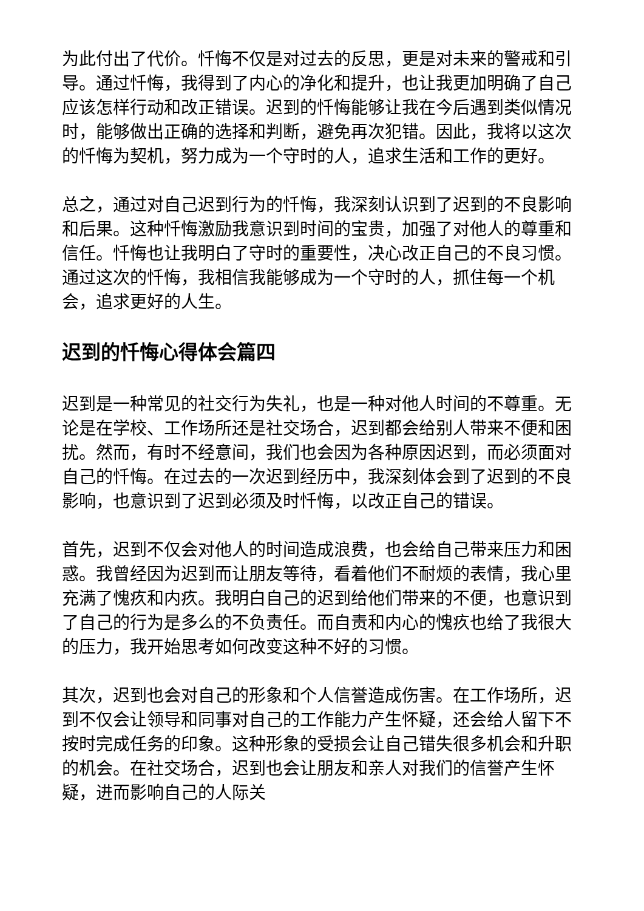为此付出了代价。忏悔不仅是对过去的反思，更是对未来的警戒和引导。通过忏悔，我得到了内心的净化和提升，也让我更加明确了自己应该怎样行动和改正错误。迟到的忏悔能够让我在今后遇到类似情况时，能够做出正确的选择和判断，避免再次犯错。因此，我将以这次的忏悔为契机，努力成为一个守时的人，追求生活和工作的更好。
总之，通过对自己迟到行为的忏悔，我深刻认识到了迟到的不良影响和后果。这种忏悔激励我意识到时间的宝贵，加强了对他人的尊重和信任。忏悔也让我明白了守时的重要性，决心改正自己的不良习惯。通过这次的忏悔，我相信我能够成为一个守时的人，抓住每一个机会，追求更好的人生。
迟到的忏悔心得体会篇四
迟到是一种常见的社交行为失礼，也是一种对他人时间的不尊重。无论是在学校、工作场所还是社交场合，迟到都会给别人带来不便和困扰。然而，有时不经意间，我们也会因为各种原因迟到，而必须面对自己的忏悔。在过去的一次迟到经历中，我深刻体会到了迟到的不良影响，也意识到了迟到必须及时忏悔，以改正自己的错误。
首先，迟到不仅会对他人的时间造成浪费，也会给自己带来压力和困惑。我曾经因为迟到而让朋友等待，看着他们不耐烦的表情，我心里充满了愧疚和内疚。我明白自己的迟到给他们带来的不便，也意识到了自己的行为是多么的不负责任。而自责和内心的愧疚也给了我很大的压力，我开始思考如何改变这种不好的习惯。
其次，迟到也会对自己的形象和个人信誉造成伤害。在工作场所，迟到不仅会让领导和同事对自己的工作能力产生怀疑，还会给人留下不按时完成任务的印象。这种形象的受损会让自己错失很多机会和升职的机会。在社交场合，迟到也会让朋友和亲人对我们的信誉产生怀疑，进而影响自己的人际关